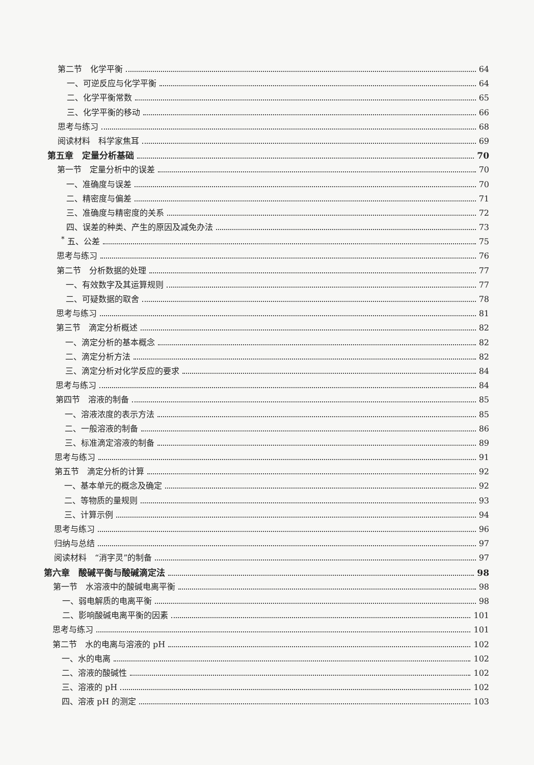第二节　化学平衡 64
一、可逆反应与化学平衡 64
二、化学平衡常数 65
三、化学平衡的移动 66
思考与练习 68
阅读材料　科学家焦耳 69
第五章　定量分析基础 70
第一节　定量分析中的误差 70
一、准确度与误差 70
二、精密度与偏差 71
三、准确度与精密度的关系 72
四、误差的种类、产生的原因及减免办法 73
<sup>*</sup> 五、公差 75
思考与练习 76
第二节　分析数据的处理 77
一、有效数字及其运算规则 77
二、可疑数据的取舍 78
思考与练习 81
第三节　滴定分析概述 82
一、滴定分析的基本概念 82
二、滴定分析方法 82
三、滴定分析对化学反应的要求 84
思考与练习 84
第四节　溶液的制备 85
一、溶液浓度的表示方法 85
二、一般溶液的制备 86
三、标准滴定溶液的制备 89
思考与练习 91
第五节　滴定分析的计算 92
一、基本单元的概念及确定 92
二、等物质的量规则 93
三、计算示例 94
思考与练习 96
归纳与总结 97
阅读材料　“消字灵”的制备 97
第六章　酸碱平衡与酸碱滴定法 98
第一节　水溶液中的酸碱电离平衡 98
一、弱电解质的电离平衡 98
二、影响酸碱电离平衡的因素 101
思考与练习 101
第二节　水的电离与溶液的 pH 102
一、水的电离 102
二、溶液的酸碱性 102
三、溶液的 pH 102
四、溶液 pH 的测定 103